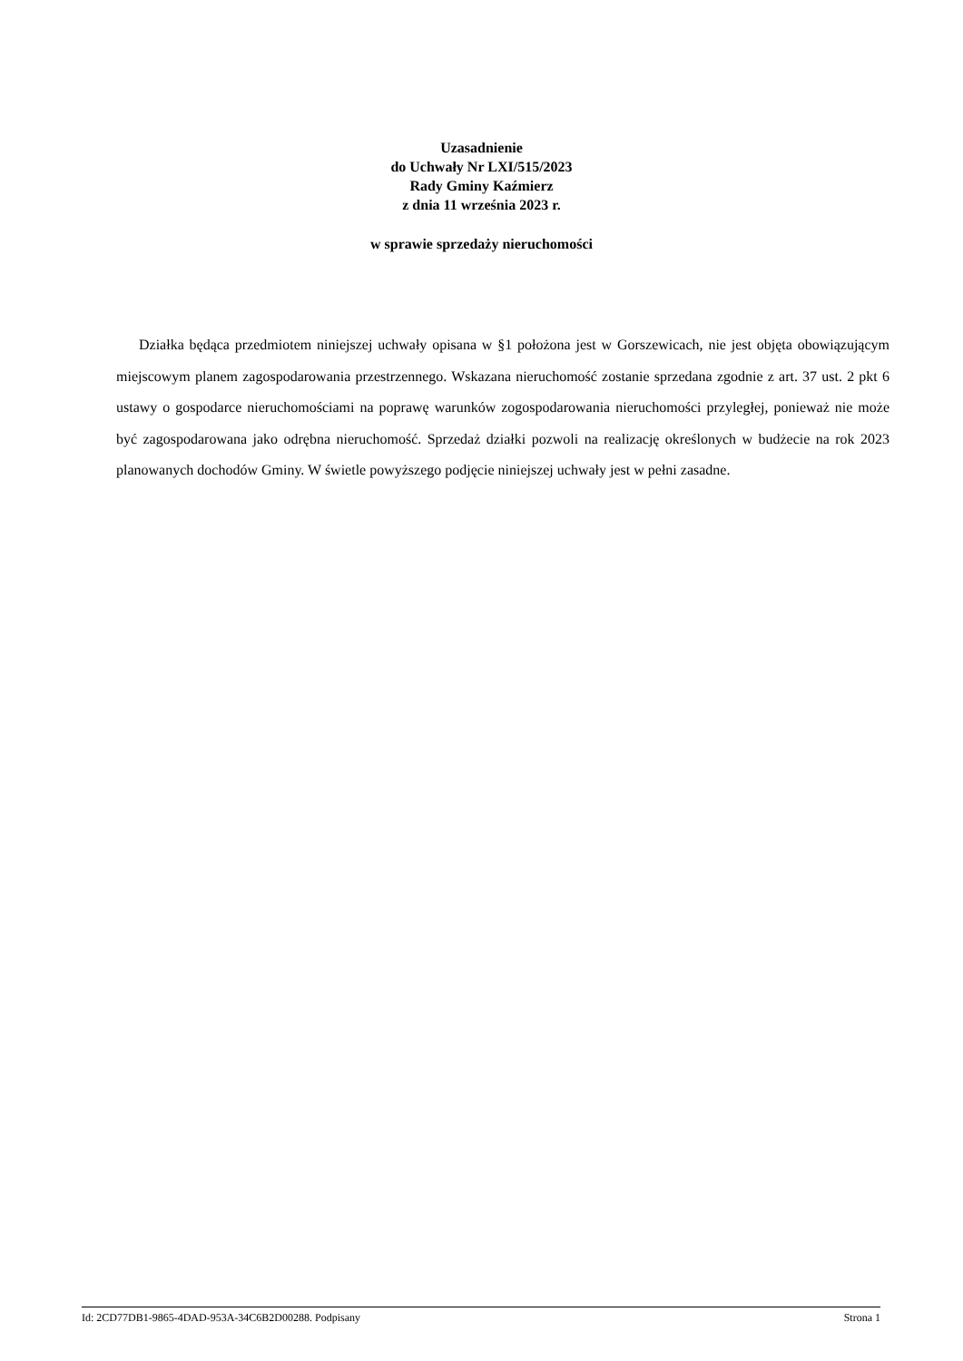Uzasadnienie
do Uchwały Nr LXI/515/2023
Rady Gminy Kaźmierz
z dnia 11 września 2023 r.
w sprawie sprzedaży nieruchomości
Działka będąca przedmiotem niniejszej uchwały opisana w §1 położona jest w Gorszewicach, nie jest objęta obowiązującym miejscowym planem zagospodarowania przestrzennego. Wskazana nieruchomość zostanie sprzedana zgodnie z art. 37 ust. 2 pkt 6 ustawy o gospodarce nieruchomościami na poprawę warunków zogospodarowania nieruchomości przyległej, ponieważ nie może być zagospodarowana jako odrębna nieruchomość. Sprzedaż działki pozwoli na realizację określonych w budżecie na rok 2023 planowanych dochodów Gminy. W świetle powyższego podjęcie niniejszej uchwały jest w pełni zasadne.
Id: 2CD77DB1-9865-4DAD-953A-34C6B2D00288. Podpisany Strona 1